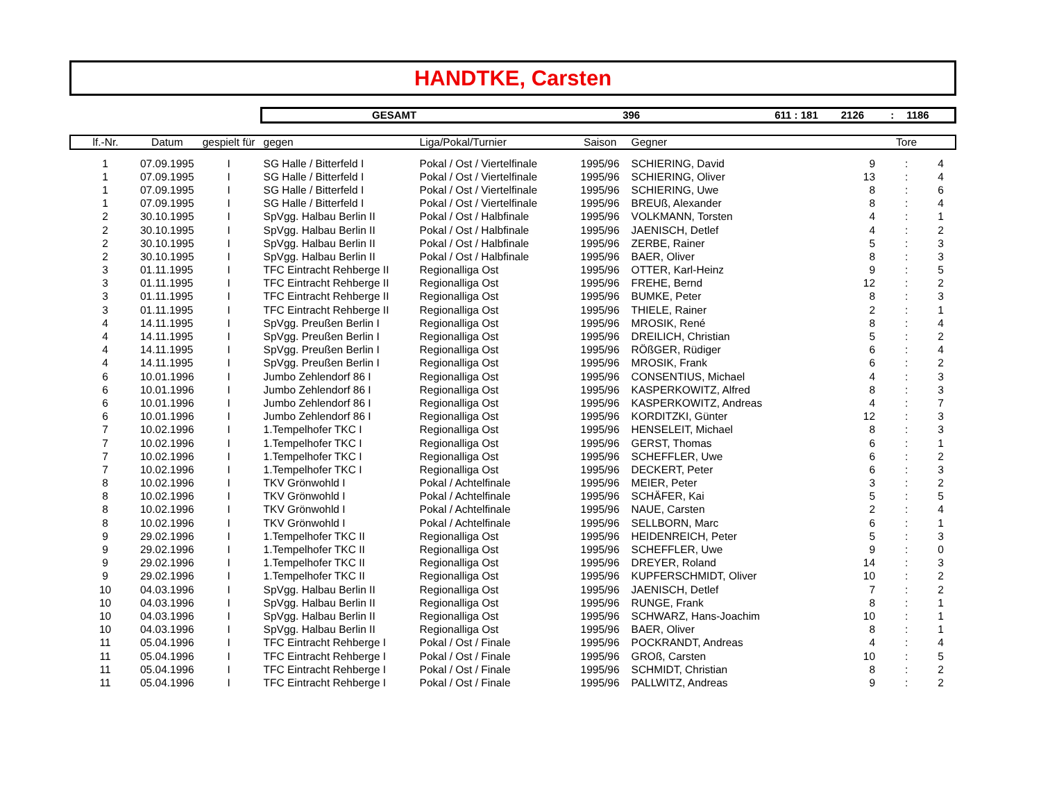HANDTKE, Carsten
GESAMT 396 611 : 181 2126: 1186
| lf.-Nr. | Datum | gespielt für | gegen | Liga/Pokal/Turnier | Saison | Gegner | | Tore | |
| --- | --- | --- | --- | --- | --- | --- | --- | --- | --- |
| 1 | 07.09.1995 | I | SG Halle / Bitterfeld I | Pokal / Ost / Viertelfinale | 1995/96 | SCHIERING, David | 9 | : | 4 |
| 1 | 07.09.1995 | I | SG Halle / Bitterfeld I | Pokal / Ost / Viertelfinale | 1995/96 | SCHIERING, Oliver | 13 | : | 4 |
| 1 | 07.09.1995 | I | SG Halle / Bitterfeld I | Pokal / Ost / Viertelfinale | 1995/96 | SCHIERING, Uwe | 8 | : | 6 |
| 1 | 07.09.1995 | I | SG Halle / Bitterfeld I | Pokal / Ost / Viertelfinale | 1995/96 | BREUß, Alexander | 8 | : | 4 |
| 2 | 30.10.1995 | I | SpVgg. Halbau Berlin II | Pokal / Ost / Halbfinale | 1995/96 | VOLKMANN, Torsten | 4 | : | 1 |
| 2 | 30.10.1995 | I | SpVgg. Halbau Berlin II | Pokal / Ost / Halbfinale | 1995/96 | JAENISCH, Detlef | 4 | : | 2 |
| 2 | 30.10.1995 | I | SpVgg. Halbau Berlin II | Pokal / Ost / Halbfinale | 1995/96 | ZERBE, Rainer | 5 | : | 3 |
| 2 | 30.10.1995 | I | SpVgg. Halbau Berlin II | Pokal / Ost / Halbfinale | 1995/96 | BAER, Oliver | 8 | : | 3 |
| 3 | 01.11.1995 | I | TFC Eintracht Rehberge II | Regionalliga Ost | 1995/96 | OTTER, Karl-Heinz | 9 | : | 5 |
| 3 | 01.11.1995 | I | TFC Eintracht Rehberge II | Regionalliga Ost | 1995/96 | FREHE, Bernd | 12 | : | 2 |
| 3 | 01.11.1995 | I | TFC Eintracht Rehberge II | Regionalliga Ost | 1995/96 | BUMKE, Peter | 8 | : | 3 |
| 3 | 01.11.1995 | I | TFC Eintracht Rehberge II | Regionalliga Ost | 1995/96 | THIELE, Rainer | 2 | : | 1 |
| 4 | 14.11.1995 | I | SpVgg. Preußen Berlin I | Regionalliga Ost | 1995/96 | MROSIK, René | 8 | : | 4 |
| 4 | 14.11.1995 | I | SpVgg. Preußen Berlin I | Regionalliga Ost | 1995/96 | DREILICH, Christian | 5 | : | 2 |
| 4 | 14.11.1995 | I | SpVgg. Preußen Berlin I | Regionalliga Ost | 1995/96 | RÖßGER, Rüdiger | 6 | : | 4 |
| 4 | 14.11.1995 | I | SpVgg. Preußen Berlin I | Regionalliga Ost | 1995/96 | MROSIK, Frank | 6 | : | 2 |
| 6 | 10.01.1996 | I | Jumbo Zehlendorf 86 I | Regionalliga Ost | 1995/96 | CONSENTIUS, Michael | 4 | : | 3 |
| 6 | 10.01.1996 | I | Jumbo Zehlendorf 86 I | Regionalliga Ost | 1995/96 | KASPERKOWITZ, Alfred | 8 | : | 3 |
| 6 | 10.01.1996 | I | Jumbo Zehlendorf 86 I | Regionalliga Ost | 1995/96 | KASPERKOWITZ, Andreas | 4 | : | 7 |
| 6 | 10.01.1996 | I | Jumbo Zehlendorf 86 I | Regionalliga Ost | 1995/96 | KORDITZKI, Günter | 12 | : | 3 |
| 7 | 10.02.1996 | I | 1.Tempelhofer TKC I | Regionalliga Ost | 1995/96 | HENSELEIT, Michael | 8 | : | 3 |
| 7 | 10.02.1996 | I | 1.Tempelhofer TKC I | Regionalliga Ost | 1995/96 | GERST, Thomas | 6 | : | 1 |
| 7 | 10.02.1996 | I | 1.Tempelhofer TKC I | Regionalliga Ost | 1995/96 | SCHEFFLER, Uwe | 6 | : | 2 |
| 7 | 10.02.1996 | I | 1.Tempelhofer TKC I | Regionalliga Ost | 1995/96 | DECKERT, Peter | 6 | : | 3 |
| 8 | 10.02.1996 | I | TKV Grönwohld I | Pokal / Achtelfinale | 1995/96 | MEIER, Peter | 3 | : | 2 |
| 8 | 10.02.1996 | I | TKV Grönwohld I | Pokal / Achtelfinale | 1995/96 | SCHÄFER, Kai | 5 | : | 5 |
| 8 | 10.02.1996 | I | TKV Grönwohld I | Pokal / Achtelfinale | 1995/96 | NAUE, Carsten | 2 | : | 4 |
| 8 | 10.02.1996 | I | TKV Grönwohld I | Pokal / Achtelfinale | 1995/96 | SELLBORN, Marc | 6 | : | 1 |
| 9 | 29.02.1996 | I | 1.Tempelhofer TKC II | Regionalliga Ost | 1995/96 | HEIDENREICH, Peter | 5 | : | 3 |
| 9 | 29.02.1996 | I | 1.Tempelhofer TKC II | Regionalliga Ost | 1995/96 | SCHEFFLER, Uwe | 9 | : | 0 |
| 9 | 29.02.1996 | I | 1.Tempelhofer TKC II | Regionalliga Ost | 1995/96 | DREYER, Roland | 14 | : | 3 |
| 9 | 29.02.1996 | I | 1.Tempelhofer TKC II | Regionalliga Ost | 1995/96 | KUPFERSCHMIDT, Oliver | 10 | : | 2 |
| 10 | 04.03.1996 | I | SpVgg. Halbau Berlin II | Regionalliga Ost | 1995/96 | JAENISCH, Detlef | 7 | : | 2 |
| 10 | 04.03.1996 | I | SpVgg. Halbau Berlin II | Regionalliga Ost | 1995/96 | RUNGE, Frank | 8 | : | 1 |
| 10 | 04.03.1996 | I | SpVgg. Halbau Berlin II | Regionalliga Ost | 1995/96 | SCHWARZ, Hans-Joachim | 10 | : | 1 |
| 10 | 04.03.1996 | I | SpVgg. Halbau Berlin II | Regionalliga Ost | 1995/96 | BAER, Oliver | 8 | : | 1 |
| 11 | 05.04.1996 | I | TFC Eintracht Rehberge I | Pokal / Ost / Finale | 1995/96 | POCKRANDT, Andreas | 4 | : | 4 |
| 11 | 05.04.1996 | I | TFC Eintracht Rehberge I | Pokal / Ost / Finale | 1995/96 | GROß, Carsten | 10 | : | 5 |
| 11 | 05.04.1996 | I | TFC Eintracht Rehberge I | Pokal / Ost / Finale | 1995/96 | SCHMIDT, Christian | 8 | : | 2 |
| 11 | 05.04.1996 | I | TFC Eintracht Rehberge I | Pokal / Ost / Finale | 1995/96 | PALLWITZ, Andreas | 9 | : | 2 |